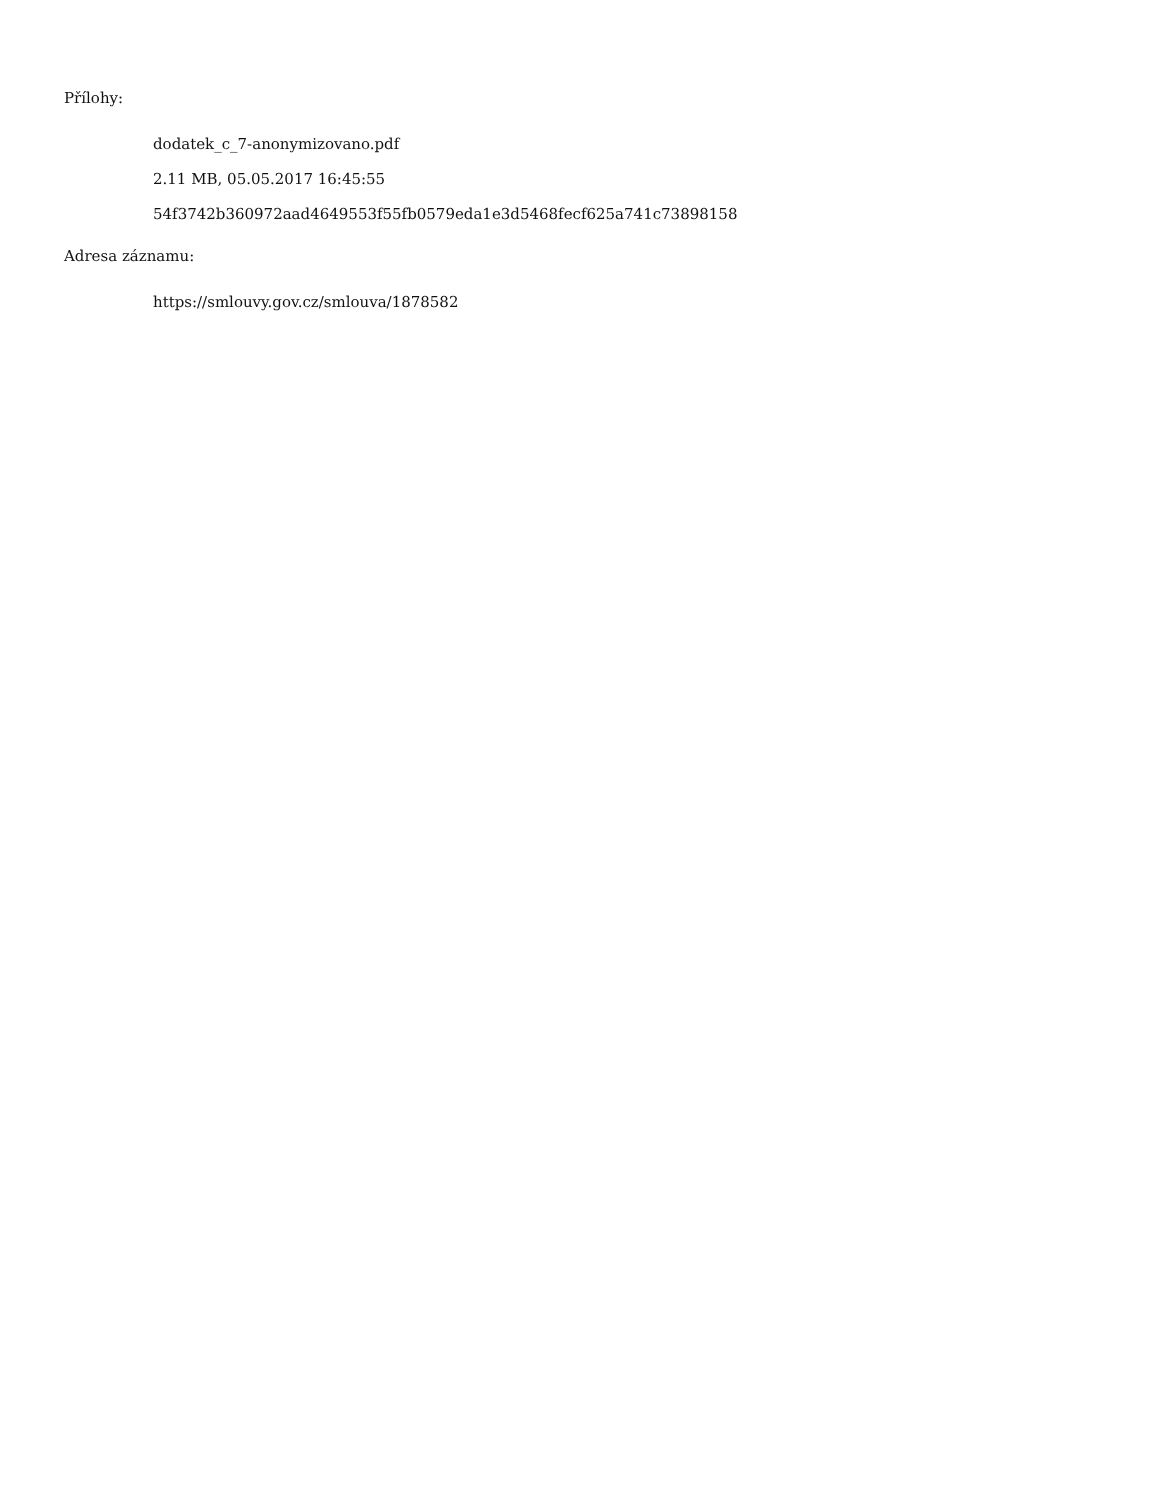Přílohy:
dodatek_c_7-anonymizovano.pdf
2.11 MB, 05.05.2017 16:45:55
54f3742b360972aad4649553f55fb0579eda1e3d5468fecf625a741c73898158
Adresa záznamu:
https://smlouvy.gov.cz/smlouva/1878582